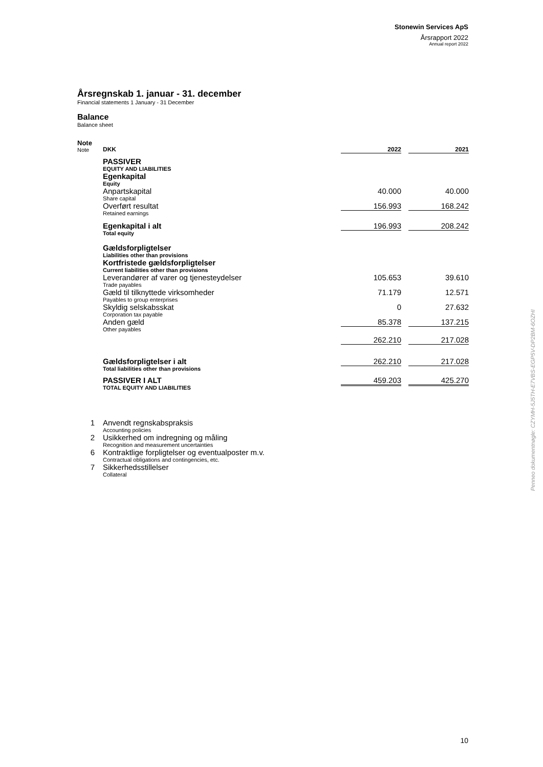Stonewin Services ApS
Årsrapport 2022
Annual report 2022
Årsregnskab 1. januar - 31. december
Financial statements 1 January - 31 December
Balance
Balance sheet
| Note Note | DKK | 2022 | | 2021 |
| | PASSIVER EQUITY AND LIABILITIES Egenkapital Equity | | | |
| | Anpartskapital Share capital | 40.000 | | 40.000 |
| | Overført resultat Retained earnings | 156.993 | | 168.242 |
| | Egenkapital i alt Total equity | 196.993 | | 208.242 |
| | Gældsforpligtelser Liabilities other than provisions Kortfristede gældsforpligtelser Current liabilities other than provisions | | | |
| | Leverandører af varer og tjenesteydelser Trade payables | 105.653 | | 39.610 |
| | Gæld til tilknyttede virksomheder Payables to group enterprises | 71.179 | | 12.571 |
| | Skyldig selskabsskat Corporation tax payable | 0 | | 27.632 |
| | Anden gæld Other payables | 85.378 | | 137.215 |
| | | 262.210 | | 217.028 |
| | Gældsforpligtelser i alt Total liabilities other than provisions | 262.210 | | 217.028 |
| | PASSIVER I ALT TOTAL EQUITY AND LIABILITIES | 459.203 | | 425.270 |
| 1 | Anvendt regnskabspraksis Accounting policies |
| 2 | Usikkerhed om indregning og måling Recognition and measurement uncertainties |
| 6 | Kontraktlige forpligtelser og eventualposter m.v. Contractual obligations and contingencies, etc. |
| 7 | Sikkerhedsstillelser Collateral |
Penneo dokumentnøgle: CZYMH-5J5TH-E7VBS-EGP5V-DP2BM-6OZHI
10